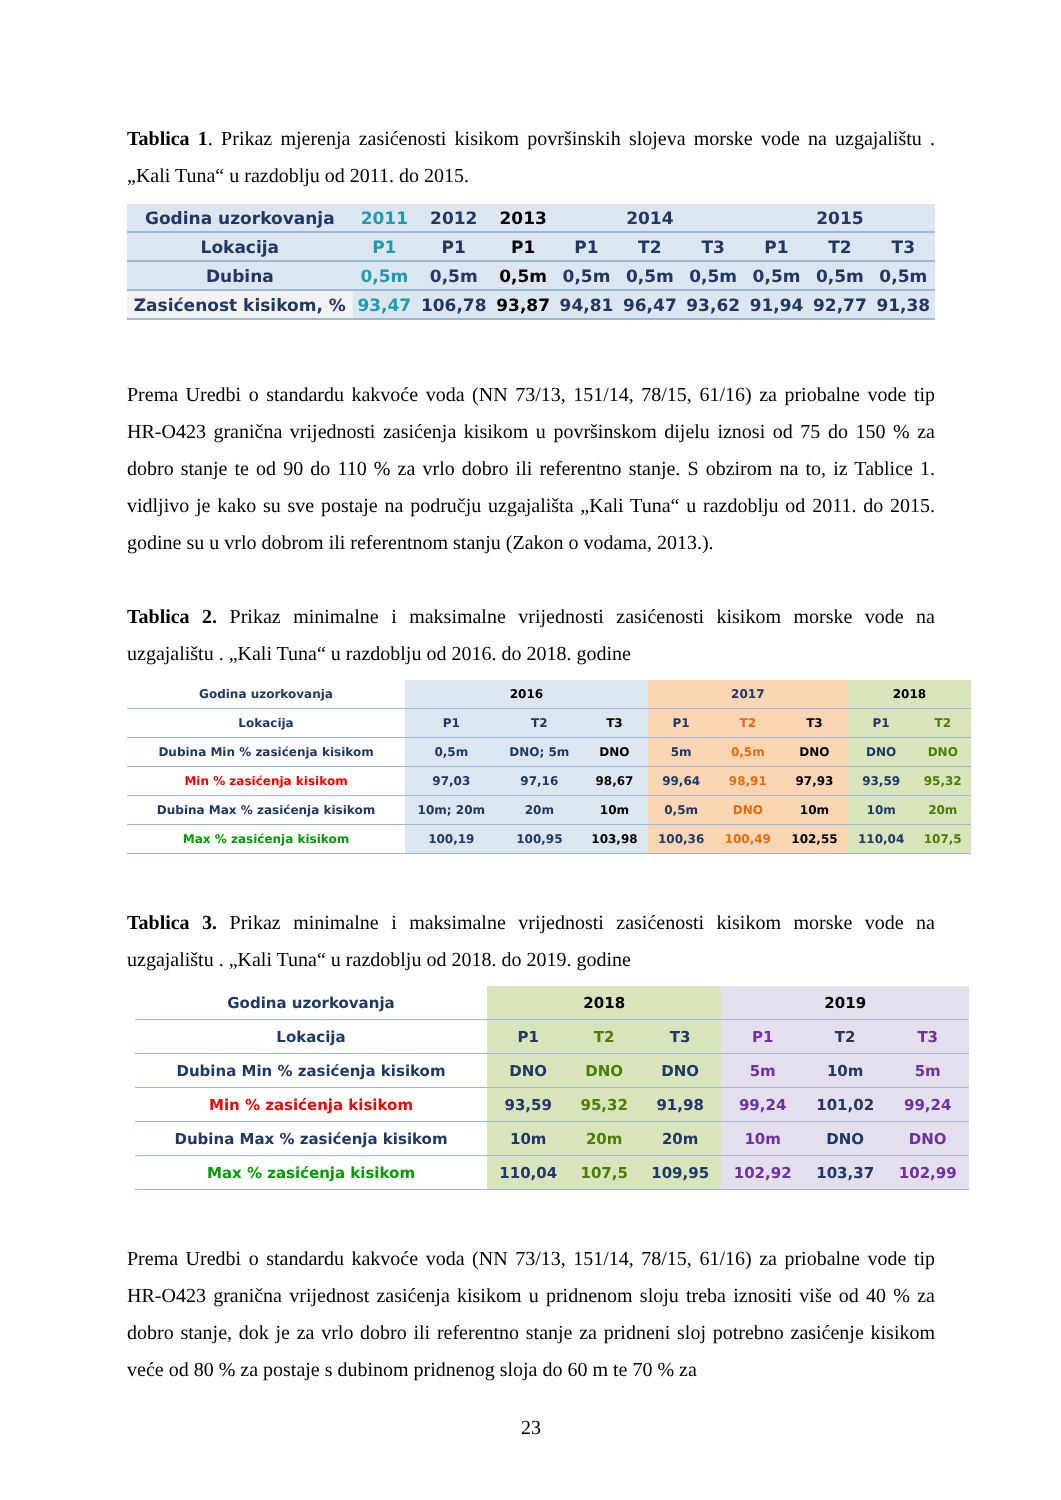Tablica 1. Prikaz mjerenja zasićenosti kisikom površinskih slojeva morske vode na uzgajalištu . „Kali Tuna“ u razdoblju od 2011. do 2015.
| Godina uzorkovanja | 2011 | 2012 | 2013 | 2014 | | | 2015 | | |
| Lokacija | P1 | P1 | P1 | P1 | T2 | T3 | P1 | T2 | T3 |
| Dubina | 0,5m | 0,5m | 0,5m | 0,5m | 0,5m | 0,5m | 0,5m | 0,5m | 0,5m |
| Zasićenost kisikom, % | 93,47 | 106,78 | 93,87 | 94,81 | 96,47 | 93,62 | 91,94 | 92,77 | 91,38 |
Prema Uredbi o standardu kakvoće voda (NN 73/13, 151/14, 78/15, 61/16) za priobalne vode tip HR-O423 granična vrijednosti zasićenja kisikom u površinskom dijelu iznosi od 75 do 150 % za dobro stanje te od 90 do 110 % za vrlo dobro ili referentno stanje. S obzirom na to, iz Tablice 1. vidljivo je kako su sve postaje na području uzgajališta „Kali Tuna“ u razdoblju od 2011. do 2015. godine su u vrlo dobrom ili referentnom stanju (Zakon o vodama, 2013.).
Tablica 2. Prikaz minimalne i maksimalne vrijednosti zasićenosti kisikom morske vode na uzgajalištu . „Kali Tuna“ u razdoblju od 2016. do 2018. godine
| Godina uzorkovanja | 2016 | | | 2017 | | | 2018 | |
| Lokacija | P1 | T2 | T3 | P1 | T2 | T3 | P1 | T2 |
| Dubina Min % zasićenja kisikom | 0,5m | DNO; 5m | DNO | 5m | 0,5m | DNO | DNO | DNO |
| Min % zasićenja kisikom | 97,03 | 97,16 | 98,67 | 99,64 | 98,91 | 97,93 | 93,59 | 95,32 |
| Dubina Max % zasićenja kisikom | 10m; 20m | 20m | 10m | 0,5m | DNO | 10m | 10m | 20m |
| Max % zasićenja kisikom | 100,19 | 100,95 | 103,98 | 100,36 | 100,49 | 102,55 | 110,04 | 107,5 |
Tablica 3. Prikaz minimalne i maksimalne vrijednosti zasićenosti kisikom morske vode na uzgajalištu . „Kali Tuna“ u razdoblju od 2018. do 2019. godine
| Godina uzorkovanja | 2018 | | | 2019 | | |
| Lokacija | P1 | T2 | T3 | P1 | T2 | T3 |
| Dubina Min % zasićenja kisikom | DNO | DNO | DNO | 5m | 10m | 5m |
| Min % zasićenja kisikom | 93,59 | 95,32 | 91,98 | 99,24 | 101,02 | 99,24 |
| Dubina Max % zasićenja kisikom | 10m | 20m | 20m | 10m | DNO | DNO |
| Max % zasićenja kisikom | 110,04 | 107,5 | 109,95 | 102,92 | 103,37 | 102,99 |
Prema Uredbi o standardu kakvoće voda (NN 73/13, 151/14, 78/15, 61/16) za priobalne vode tip HR-O423 granična vrijednost zasićenja kisikom u pridnenom sloju treba iznositi više od 40 % za dobro stanje, dok je za vrlo dobro ili referentno stanje za pridneni sloj potrebno zasićenje kisikom veće od 80 % za postaje s dubinom pridnenog sloja do 60 m te 70 % za
23